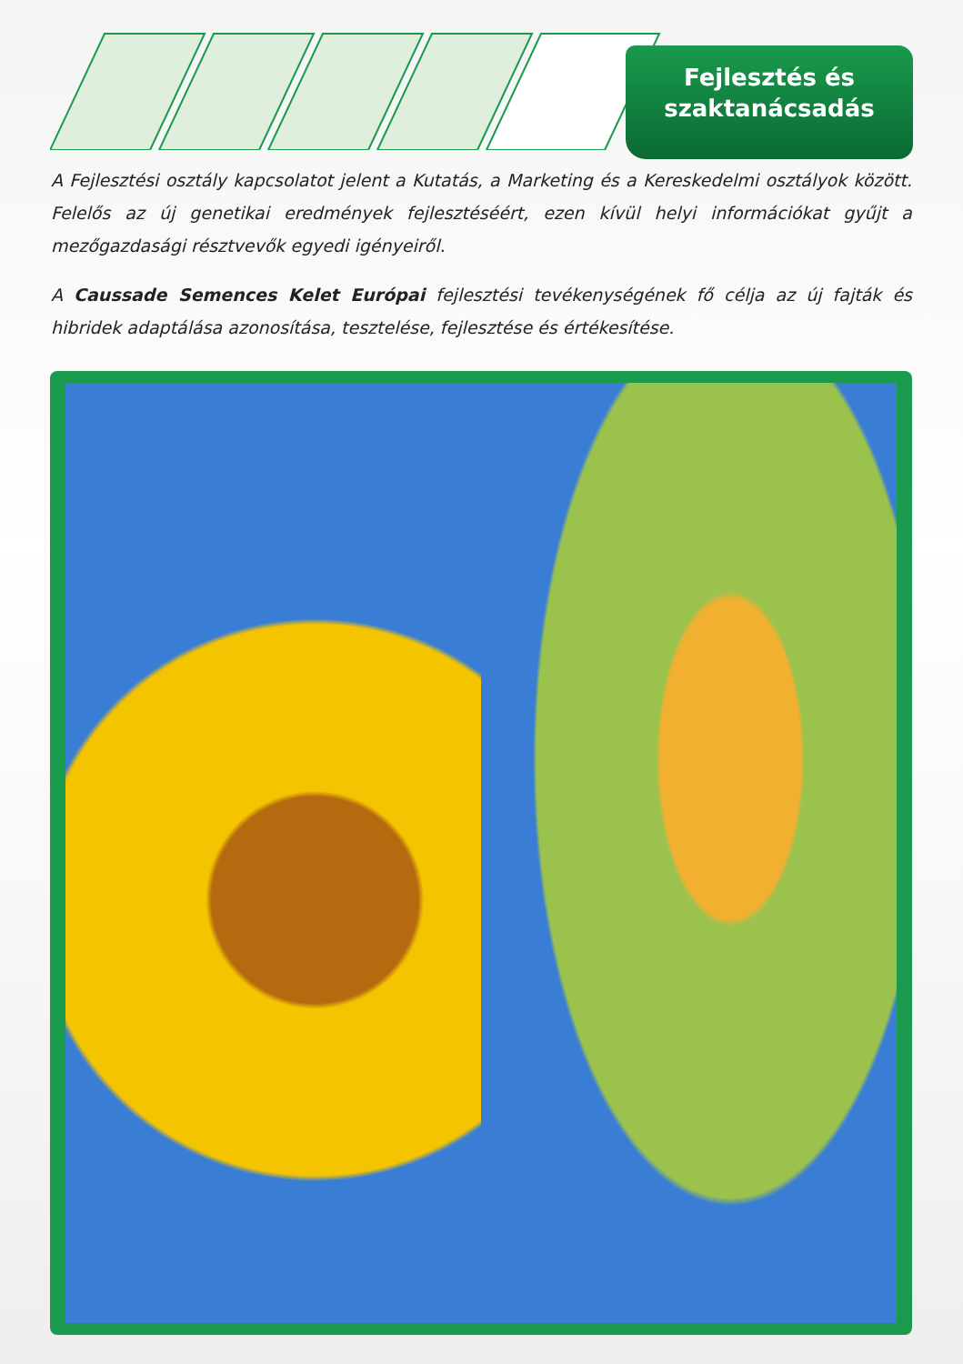Fejlesztés és
szaktanácsadás
A Fejlesztési osztály kapcsolatot jelent a Kutatás, a Marketing és a Kereskedelmi osztályok között. Felelős az új genetikai eredmények fejlesztéséért, ezen kívül helyi információkat gyűjt a mezőgazdasági résztvevők egyedi igényeiről.
A Caussade Semences Kelet Európai fejlesztési tevékenységének fő célja az új fajták és hibridek adaptálása azonosítása, tesztelése, fejlesztése és értékesítése.